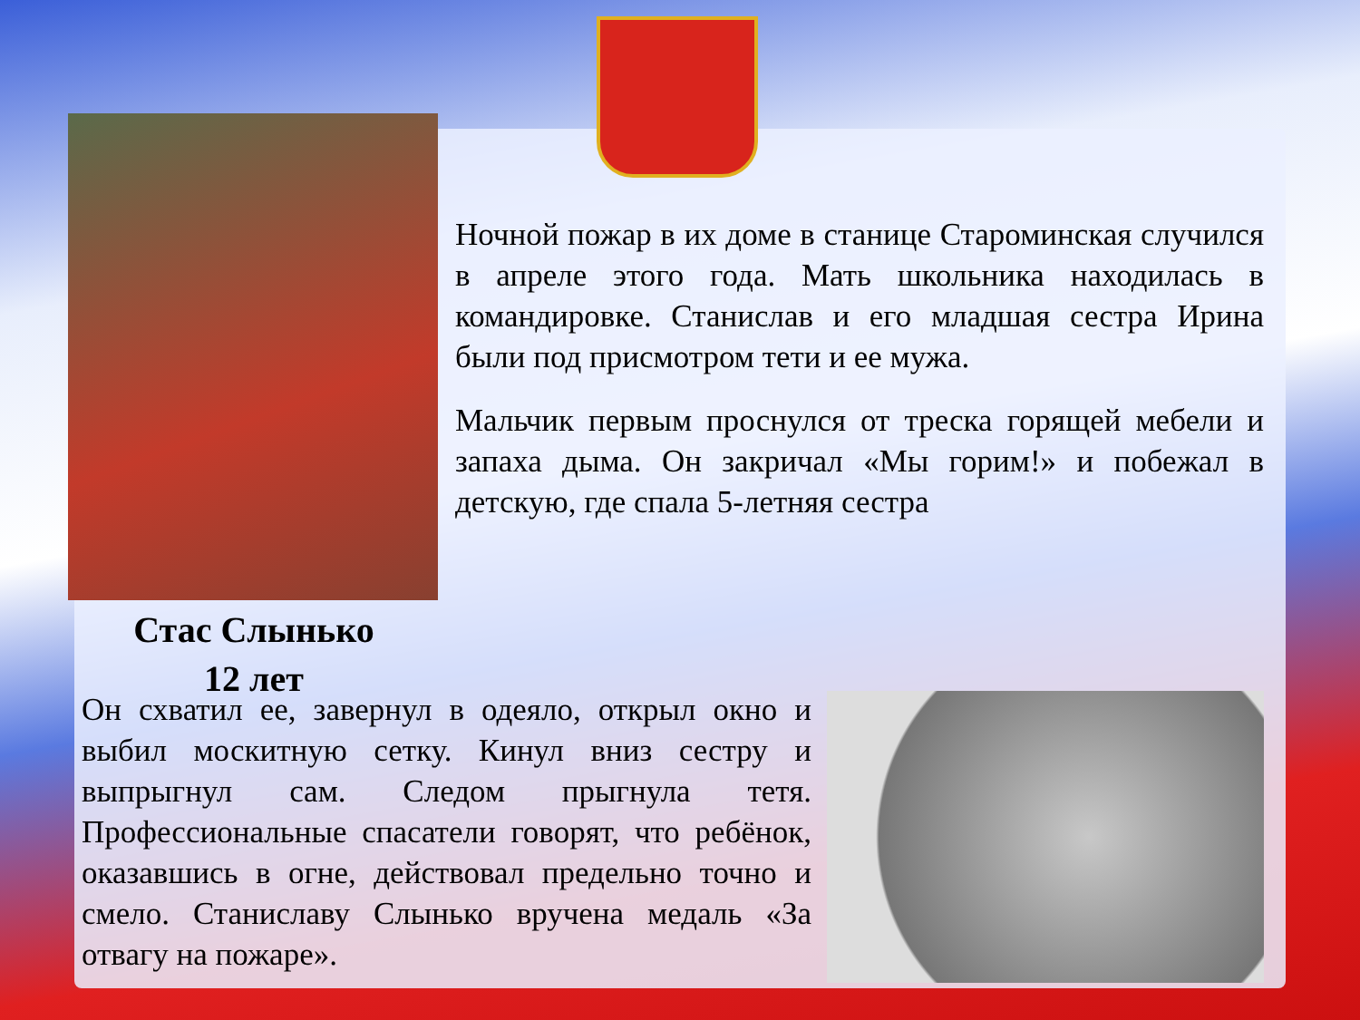Ночной пожар в их доме в станице Староминская случился в апреле этого года. Мать школьника находилась в командировке. Станислав и его младшая сестра Ирина были под присмотром тети и ее мужа.
Мальчик первым проснулся от треска горящей мебели и запаха дыма. Он закричал «Мы горим!» и побежал в детскую, где спала 5-летняя сестра
Стас Слынько
12 лет
Он схватил ее, завернул в одеяло, открыл окно и выбил москитную сетку. Кинул вниз сестру и выпрыгнул сам. Следом прыгнула тетя. Профессиональные спасатели говорят, что ребёнок, оказавшись в огне, действовал предельно точно и смело. Станиславу Слынько вручена медаль «За отвагу на пожаре».